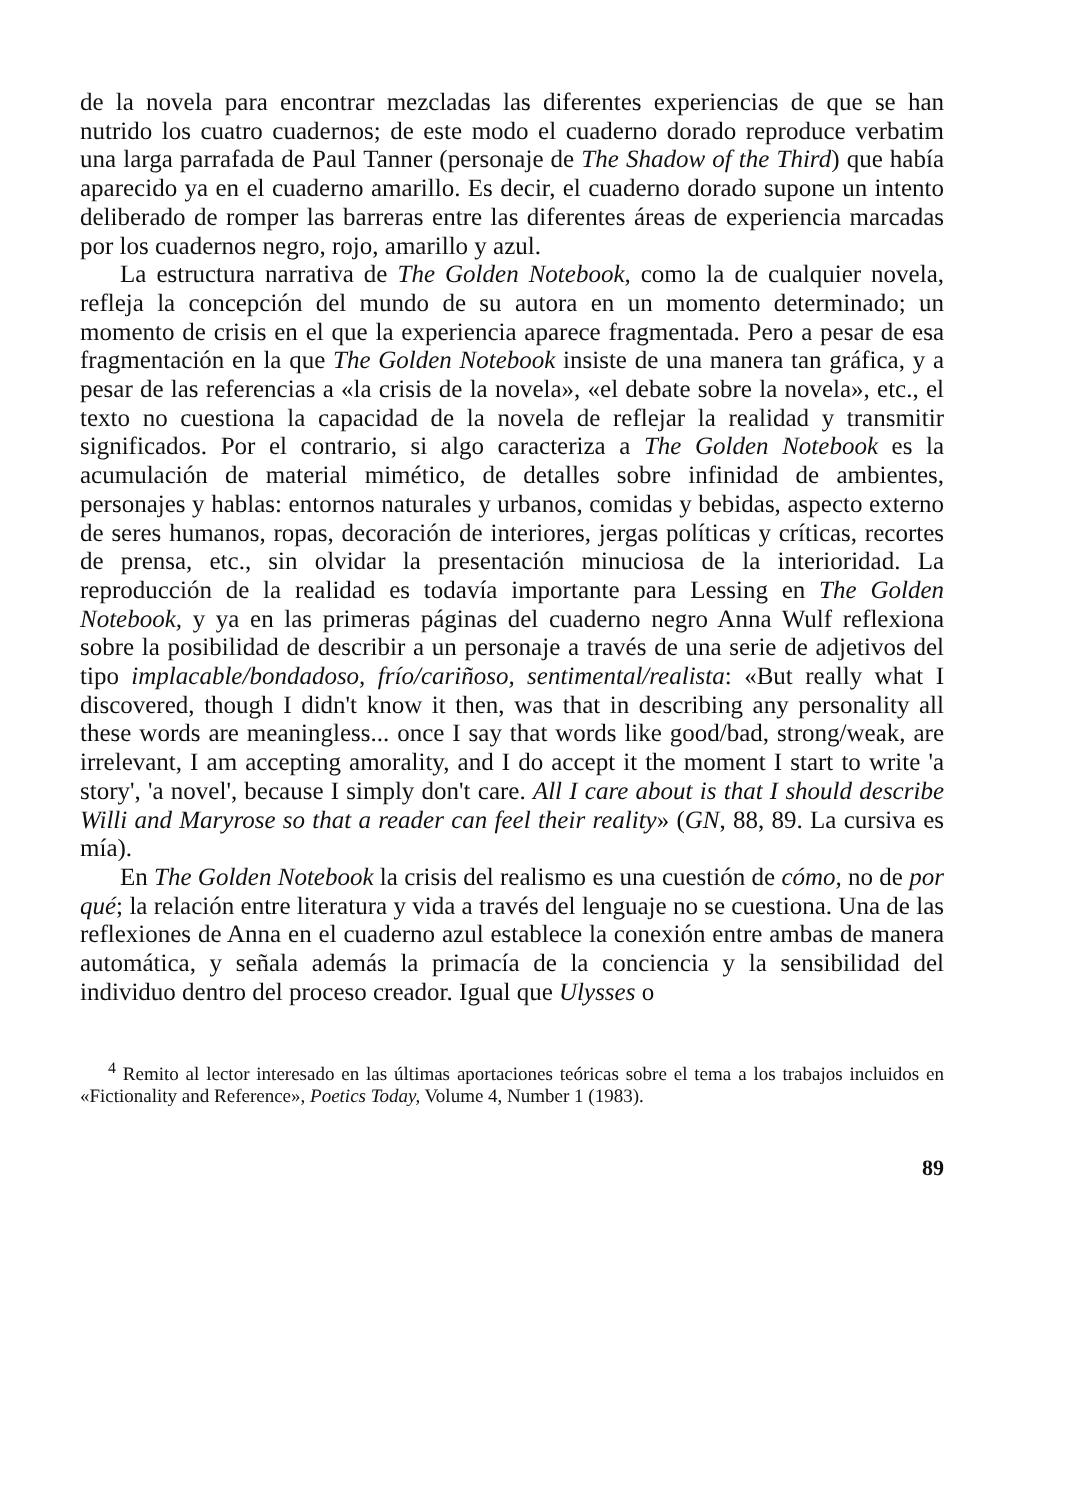de la novela para encontrar mezcladas las diferentes experiencias de que se han nutrido los cuatro cuadernos; de este modo el cuaderno dorado reproduce verbatim una larga parrafada de Paul Tanner (personaje de The Shadow of the Third) que había aparecido ya en el cuaderno amarillo. Es decir, el cuaderno dorado supone un intento deliberado de romper las barreras entre las diferentes áreas de experiencia marcadas por los cuadernos negro, rojo, amarillo y azul.
La estructura narrativa de The Golden Notebook, como la de cualquier novela, refleja la concepción del mundo de su autora en un momento determinado; un momento de crisis en el que la experiencia aparece fragmentada. Pero a pesar de esa fragmentación en la que The Golden Notebook insiste de una manera tan gráfica, y a pesar de las referencias a «la crisis de la novela», «el debate sobre la novela», etc., el texto no cuestiona la capacidad de la novela de reflejar la realidad y transmitir significados. Por el contrario, si algo caracteriza a The Golden Notebook es la acumulación de material mimético, de detalles sobre infinidad de ambientes, personajes y hablas: entornos naturales y urbanos, comidas y bebidas, aspecto externo de seres humanos, ropas, decoración de interiores, jergas políticas y críticas, recortes de prensa, etc., sin olvidar la presentación minuciosa de la interioridad. La reproducción de la realidad es todavía importante para Lessing en The Golden Notebook, y ya en las primeras páginas del cuaderno negro Anna Wulf reflexiona sobre la posibilidad de describir a un personaje a través de una serie de adjetivos del tipo implacable/bondadoso, frío/cariñoso, sentimental/realista: «But really what I discovered, though I didn't know it then, was that in describing any personality all these words are meaningless... once I say that words like good/bad, strong/weak, are irrelevant, I am accepting amorality, and I do accept it the moment I start to write 'a story', 'a novel', because I simply don't care. All I care about is that I should describe Willi and Maryrose so that a reader can feel their reality» (GN, 88, 89. La cursiva es mía).
En The Golden Notebook la crisis del realismo es una cuestión de cómo, no de por qué; la relación entre literatura y vida a través del lenguaje no se cuestiona. Una de las reflexiones de Anna en el cuaderno azul establece la conexión entre ambas de manera automática, y señala además la primacía de la conciencia y la sensibilidad del individuo dentro del proceso creador. Igual que Ulysses o
<sup>4</sup> Remito al lector interesado en las últimas aportaciones teóricas sobre el tema a los trabajos incluidos en «Fictionality and Reference», Poetics Today, Volume 4, Number 1 (1983).
89